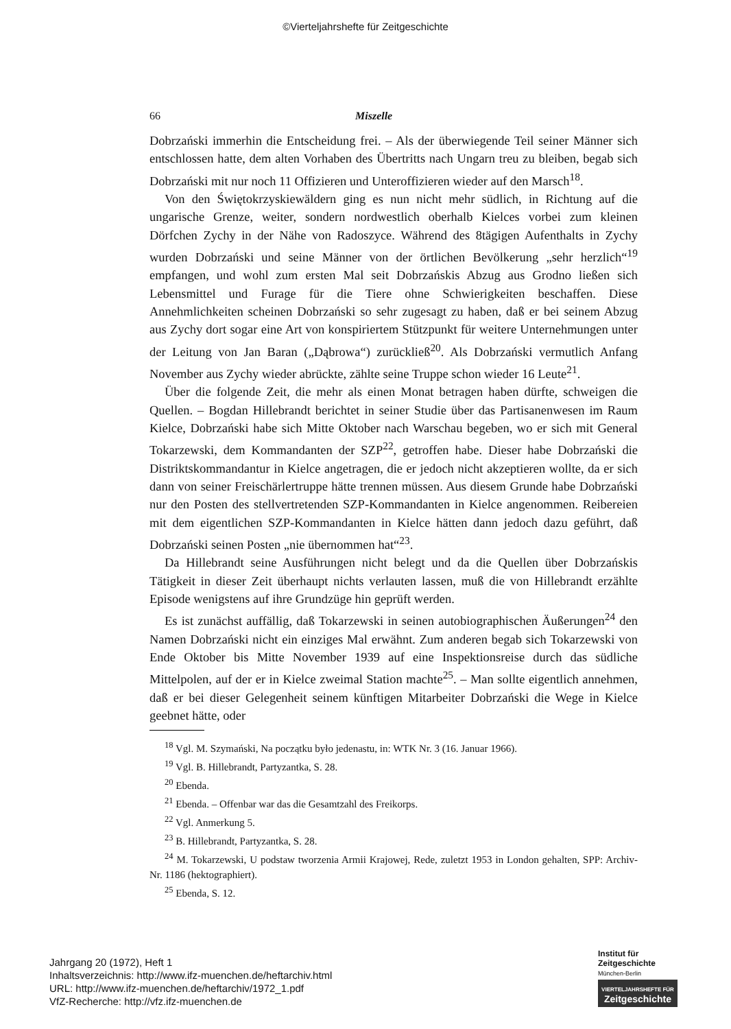©Vierteljahrshefte für Zeitgeschichte
66 Miszelle
Dobrzański immerhin die Entscheidung frei. – Als der überwiegende Teil seiner Männer sich entschlossen hatte, dem alten Vorhaben des Übertritts nach Ungarn treu zu bleiben, begab sich Dobrzański mit nur noch 11 Offizieren und Unteroffizieren wieder auf den Marsch<sup>18</sup>.
Von den Świętokrzyskiewäldern ging es nun nicht mehr südlich, in Richtung auf die ungarische Grenze, weiter, sondern nordwestlich oberhalb Kielces vorbei zum kleinen Dörfchen Zychy in der Nähe von Radoszyce. Während des 8tägigen Aufenthalts in Zychy wurden Dobrzański und seine Männer von der örtlichen Bevölkerung „sehr herzlich“<sup>19</sup> empfangen, und wohl zum ersten Mal seit Dobrzańskis Abzug aus Grodno ließen sich Lebensmittel und Furage für die Tiere ohne Schwierigkeiten beschaffen. Diese Annehmlichkeiten scheinen Dobrzański so sehr zugesagt zu haben, daß er bei seinem Abzug aus Zychy dort sogar eine Art von konspiriertem Stützpunkt für weitere Unternehmungen unter der Leitung von Jan Baran („Dąbrowa“) zurückließ<sup>20</sup>. Als Dobrzański vermutlich Anfang November aus Zychy wieder abrückte, zählte seine Truppe schon wieder 16 Leute<sup>21</sup>.
Über die folgende Zeit, die mehr als einen Monat betragen haben dürfte, schweigen die Quellen. – Bogdan Hillebrandt berichtet in seiner Studie über das Partisanenwesen im Raum Kielce, Dobrzański habe sich Mitte Oktober nach Warschau begeben, wo er sich mit General Tokarzewski, dem Kommandanten der SZP<sup>22</sup>, getroffen habe. Dieser habe Dobrzański die Distriktskommandantur in Kielce angetragen, die er jedoch nicht akzeptieren wollte, da er sich dann von seiner Freischärlertruppe hätte trennen müssen. Aus diesem Grunde habe Dobrzański nur den Posten des stellvertretenden SZP-Kommandanten in Kielce angenommen. Reibereien mit dem eigentlichen SZP-Kommandanten in Kielce hätten dann jedoch dazu geführt, daß Dobrzański seinen Posten „nie übernommen hat“<sup>23</sup>.
Da Hillebrandt seine Ausführungen nicht belegt und da die Quellen über Dobrzańskis Tätigkeit in dieser Zeit überhaupt nichts verlauten lassen, muß die von Hillebrandt erzählte Episode wenigstens auf ihre Grundzüge hin geprüft werden.
Es ist zunächst auffällig, daß Tokarzewski in seinen autobiographischen Äußerungen<sup>24</sup> den Namen Dobrzański nicht ein einziges Mal erwähnt. Zum anderen begab sich Tokarzewski von Ende Oktober bis Mitte November 1939 auf eine Inspektionsreise durch das südliche Mittelpolen, auf der er in Kielce zweimal Station machte<sup>25</sup>. – Man sollte eigentlich annehmen, daß er bei dieser Gelegenheit seinem künftigen Mitarbeiter Dobrzański die Wege in Kielce geebnet hätte, oder
<sup>18</sup> Vgl. M. Szymański, Na początku było jedenastu, in: WTK Nr. 3 (16. Januar 1966).
<sup>19</sup> Vgl. B. Hillebrandt, Partyzantka, S. 28.
<sup>20</sup> Ebenda.
<sup>21</sup> Ebenda. – Offenbar war das die Gesamtzahl des Freikorps.
<sup>22</sup> Vgl. Anmerkung 5.
<sup>23</sup> B. Hillebrandt, Partyzantka, S. 28.
<sup>24</sup> M. Tokarzewski, U podstaw tworzenia Armii Krajowej, Rede, zuletzt 1953 in London gehalten, SPP: Archiv-Nr. 1186 (hektographiert).
<sup>25</sup> Ebenda, S. 12.
Jahrgang 20 (1972), Heft 1
Inhaltsverzeichnis: http://www.ifz-muenchen.de/heftarchiv.html
URL: http://www.ifz-muenchen.de/heftarchiv/1972_1.pdf
VfZ-Recherche: http://vfz.ifz-muenchen.de
Institut für
Zeitgeschichte
München-Berlin
VIERTELJAHRSHEFTE FÜR
Zeitgeschichte